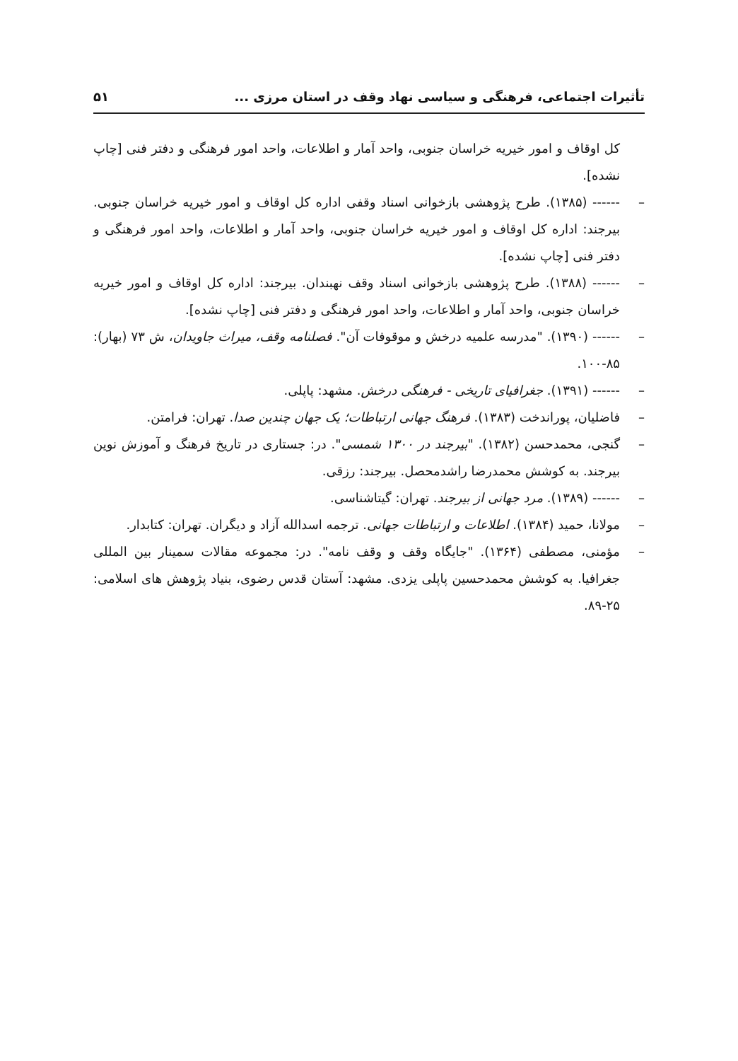تأثیرات اجتماعی، فرهنگی و سیاسی نهاد وقف در استان مرزی ... ۵۱
کل اوقاف و امور خیریه خراسان جنوبی، واحد آمار و اطلاعات، واحد امور فرهنگی و دفتر فنی [چاپ نشده].
– ------ (۱۳۸۵). طرح پژوهشی بازخوانی اسناد وقفی اداره کل اوقاف و امور خیریه خراسان جنوبی. بیرجند: اداره کل اوقاف و امور خیریه خراسان جنوبی، واحد آمار و اطلاعات، واحد امور فرهنگی و دفتر فنی [چاپ نشده].
– ------ (۱۳۸۸). طرح پژوهشی بازخوانی اسناد وقف نهبندان. بیرجند: اداره کل اوقاف و امور خیریه خراسان جنوبی، واحد آمار و اطلاعات، واحد امور فرهنگی و دفتر فنی [چاپ نشده].
– ------ (۱۳۹۰). "مدرسه علمیه درخش و موقوفات آن". فصلنامه وقف، میراث جاویدان، ش ۷۳ (بهار): ۸۵-۱۰۰.
– ------ (۱۳۹۱). جغرافیای تاریخی - فرهنگی درخش. مشهد: پاپلی.
– فاضلیان، پوراندخت (۱۳۸۳). فرهنگ جهانی ارتباطات؛ یک جهان چندین صدا. تهران: فرامتن.
– گنجی، محمدحسن (۱۳۸۲). "بیرجند در ۱۳۰۰ شمسی". در: جستاری در تاریخ فرهنگ و آموزش نوین بیرجند. به کوشش محمدرضا راشدمحصل. بیرجند: رزقی.
– ------ (۱۳۸۹). مرد جهانی از بیرجند. تهران: گیتاشناسی.
– مولانا، حمید (۱۳۸۴). اطلاعات و ارتباطات جهانی. ترجمه اسدالله آزاد و دیگران. تهران: کتابدار.
– مؤمنی، مصطفی (۱۳۶۴). "جایگاه وقف و وقف نامه". در: مجموعه مقالات سمینار بین المللی جغرافیا. به کوشش محمدحسین پاپلی یزدی. مشهد: آستان قدس رضوی، بنیاد پژوهش های اسلامی: ۲۵-۸۹.